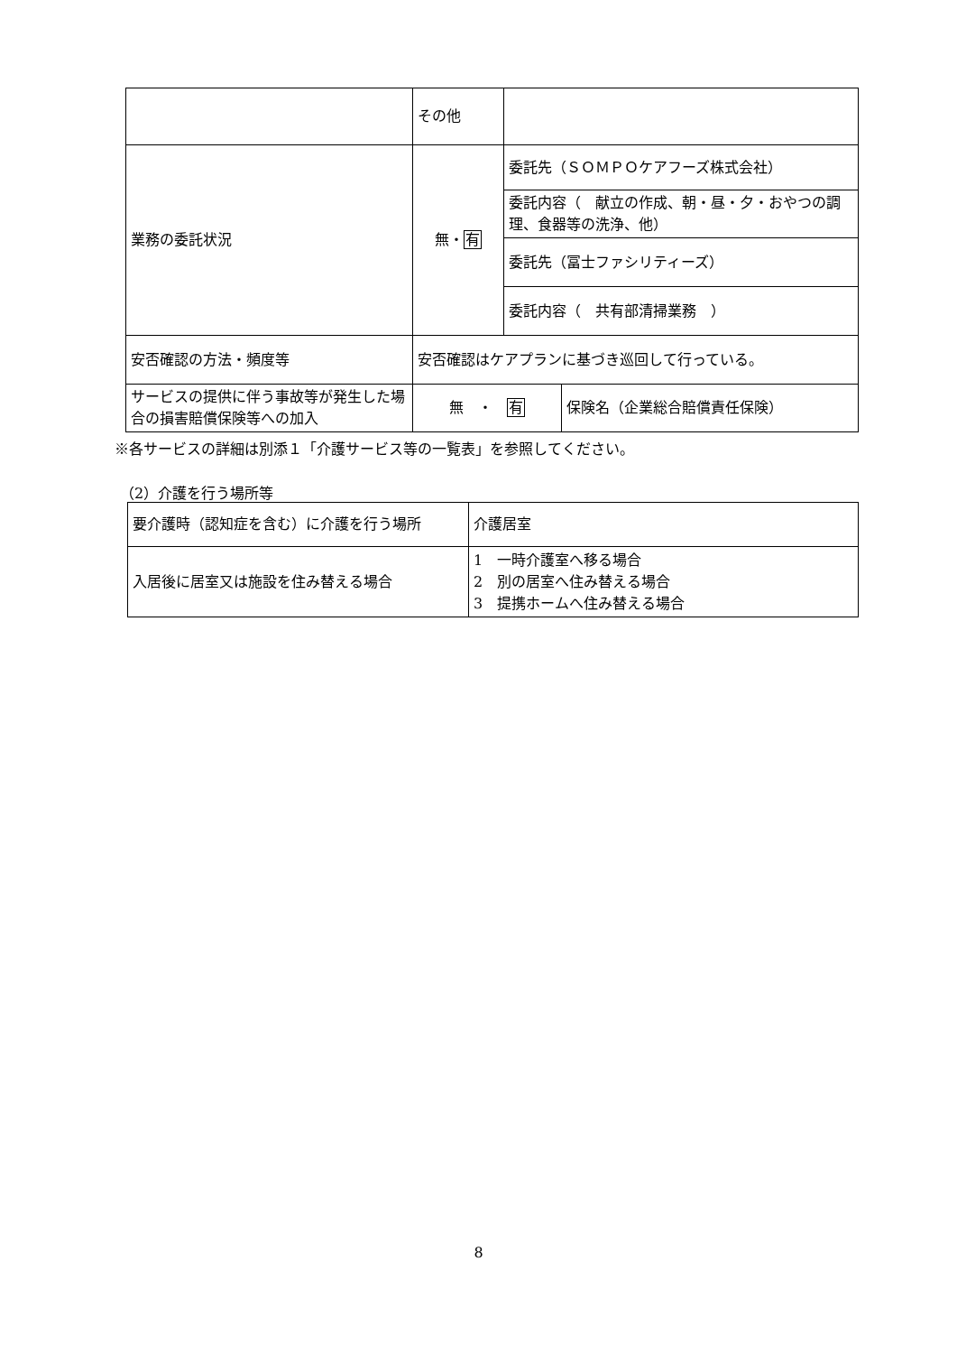| | その他 | | |
| 業務の委託状況 | 無・ 有 | 委託先（ＳＯＭＰＯケアフーズ株式会社） | |
| | | 委託内容（ 献立の作成、朝・昼・夕・おやつの調理、食器等の洗浄、他） | |
| | | 委託先（冨士ファシリティーズ） | |
| | | 委託内容（ 共有部清掃業務 ） | |
| 安否確認の方法・頻度等 | 安否確認はケアプランに基づき巡回して行っている。 | | |
| サービスの提供に伴う事故等が発生した場合の損害賠償保険等への加入 | 無 ・ 有 | | 保険名（企業総合賠償責任保険） |
※各サービスの詳細は別添１「介護サービス等の一覧表」を参照してください。
（2）介護を行う場所等
| 要介護時（認知症を含む）に介護を行う場所 | 介護居室 |
| 入居後に居室又は施設を住み替える場合 | 1 一時介護室へ移る場合 2 別の居室へ住み替える場合 3 提携ホームへ住み替える場合 |
8